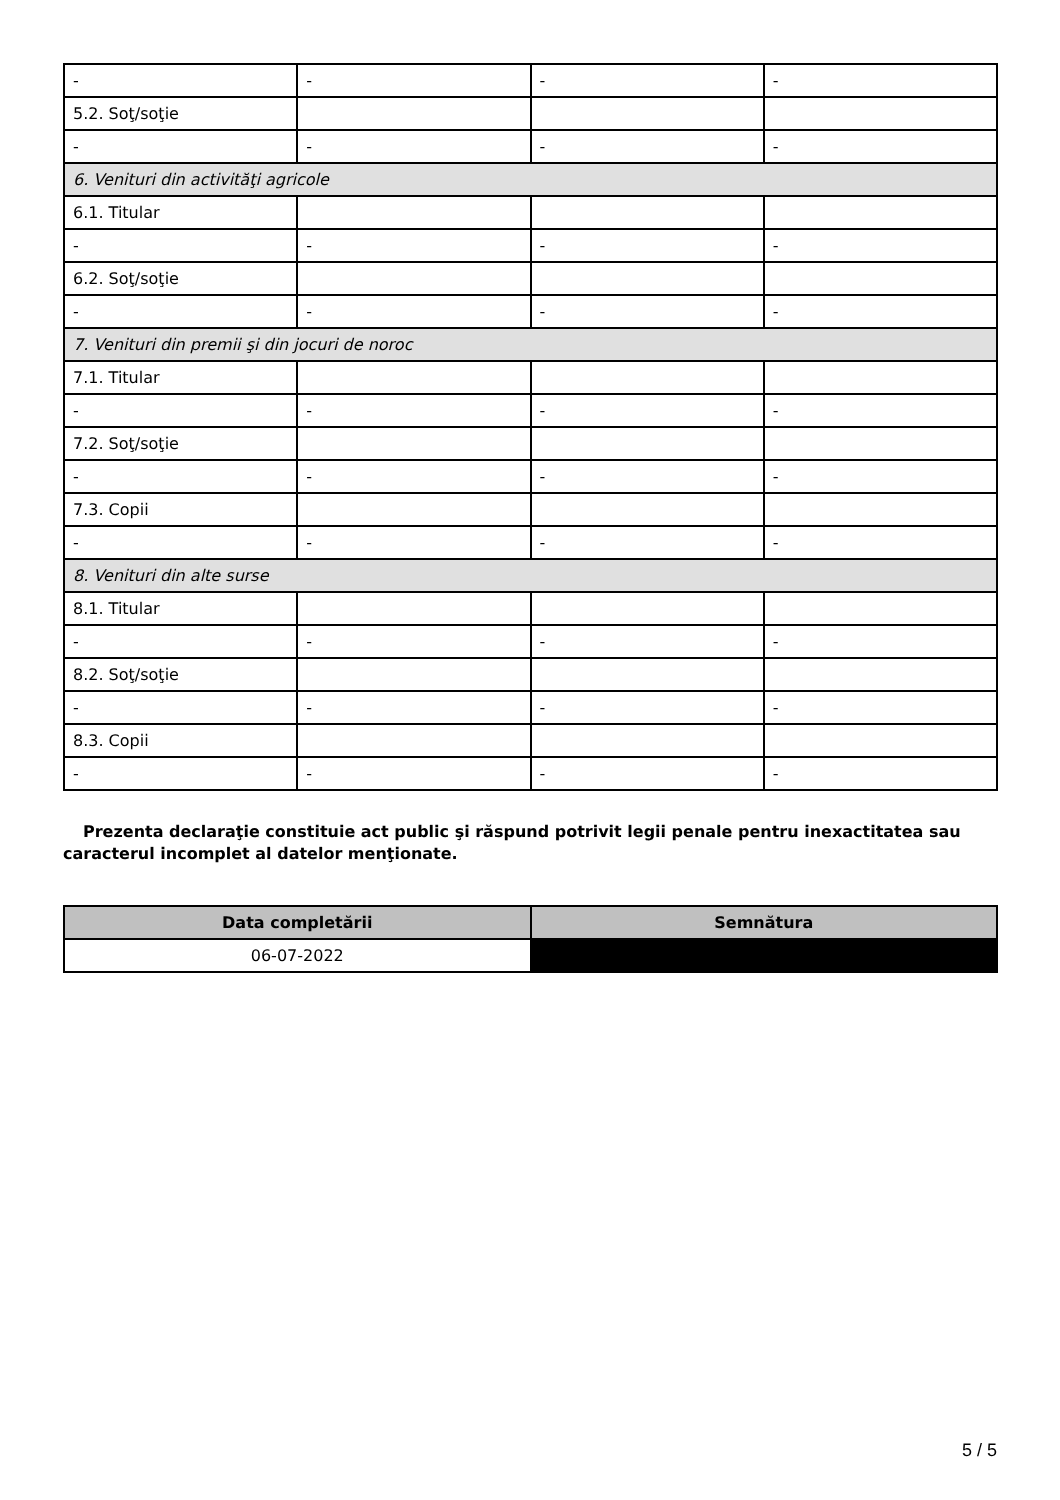| - | - | - | - |
| 5.2. Soţ/soţie | | | |
| - | - | - | - |
| 6. Venituri din activităţi agricole | | | |
| 6.1. Titular | | | |
| - | - | - | - |
| 6.2. Soţ/soţie | | | |
| - | - | - | - |
| 7. Venituri din premii şi din jocuri de noroc | | | |
| 7.1. Titular | | | |
| - | - | - | - |
| 7.2. Soţ/soţie | | | |
| - | - | - | - |
| 7.3. Copii | | | |
| - | - | - | - |
| 8. Venituri din alte surse | | | |
| 8.1. Titular | | | |
| - | - | - | - |
| 8.2. Soţ/soţie | | | |
| - | - | - | - |
| 8.3. Copii | | | |
| - | - | - | - |
Prezenta declaraţie constituie act public şi răspund potrivit legii penale pentru inexactitatea sau caracterul incomplet al datelor menţionate.
| Data completării | Semnătura |
| --- | --- |
| 06-07-2022 | |
5 / 5